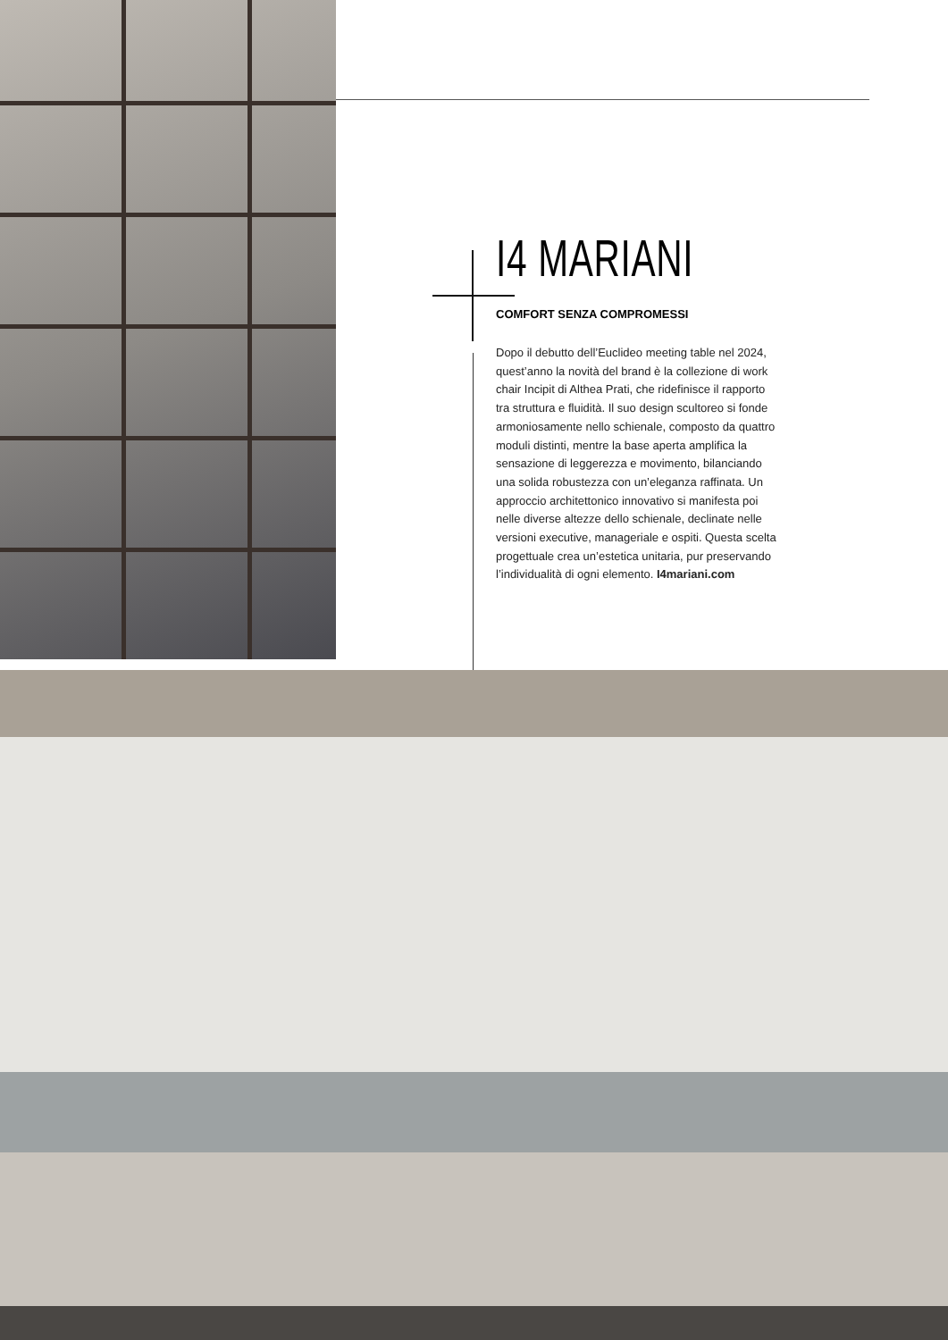I4 MARIANI
COMFORT SENZA COMPROMESSI
Dopo il debutto dell’Euclideo meeting table nel 2024, quest’anno la novità del brand è la collezione di work chair Incipit di Althea Prati, che ridefinisce il rapporto tra struttura e fluidità. Il suo design scultoreo si fonde armoniosamente nello schienale, composto da quattro moduli distinti, mentre la base aperta amplifica la sensazione di leggerezza e movimento, bilanciando una solida robustezza con un’eleganza raffinata. Un approccio architettonico innovativo si manifesta poi nelle diverse altezze dello schienale, declinate nelle versioni executive, manageriale e ospiti. Questa scelta progettuale crea un’estetica unitaria, pur preservando l’individualità di ogni elemento. I4mariani.com